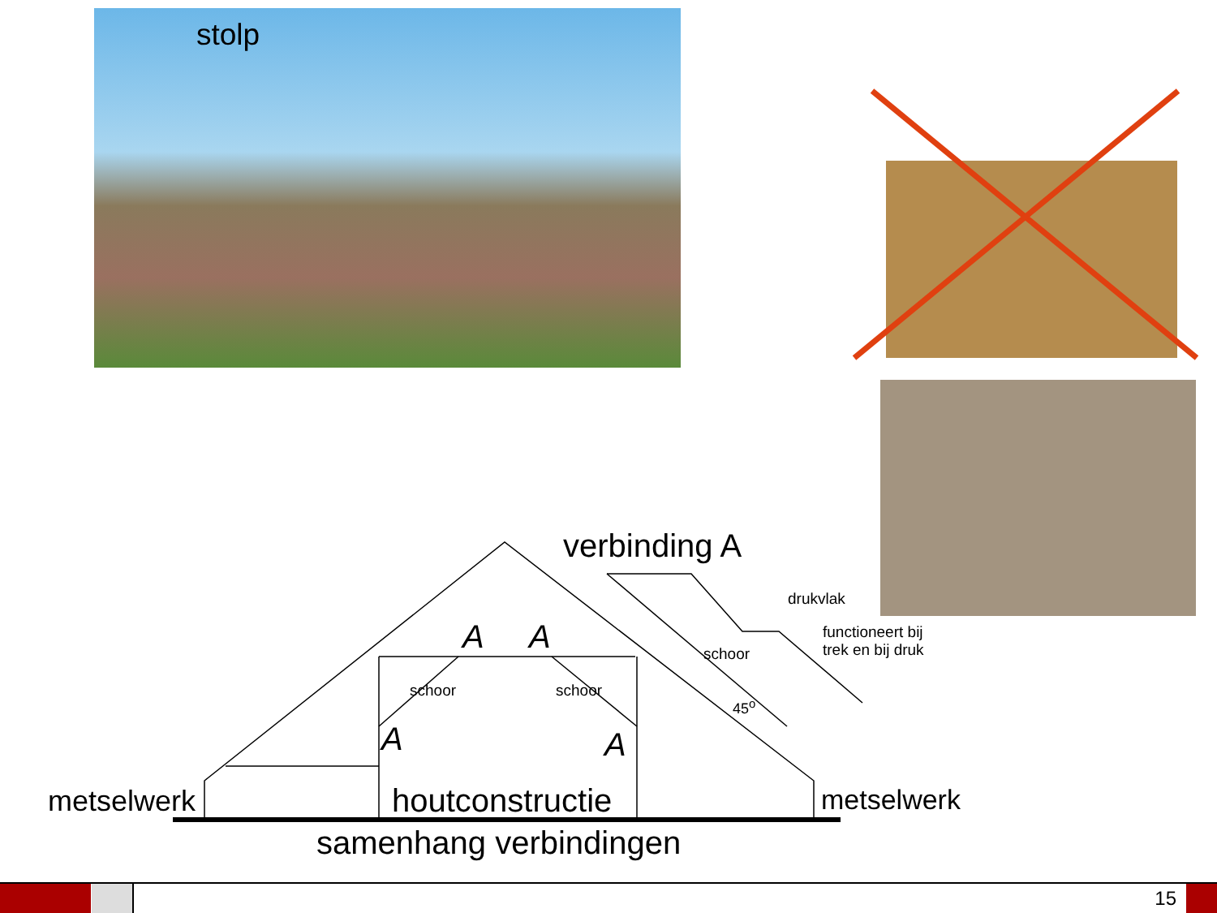stolp
verbinding A
drukvlak
functioneert bij
trek en bij druk
schoor
schoor schoor
45<sup>o</sup>
A A
A A
metselwerk houtconstructie metselwerk
samenhang verbindingen
15